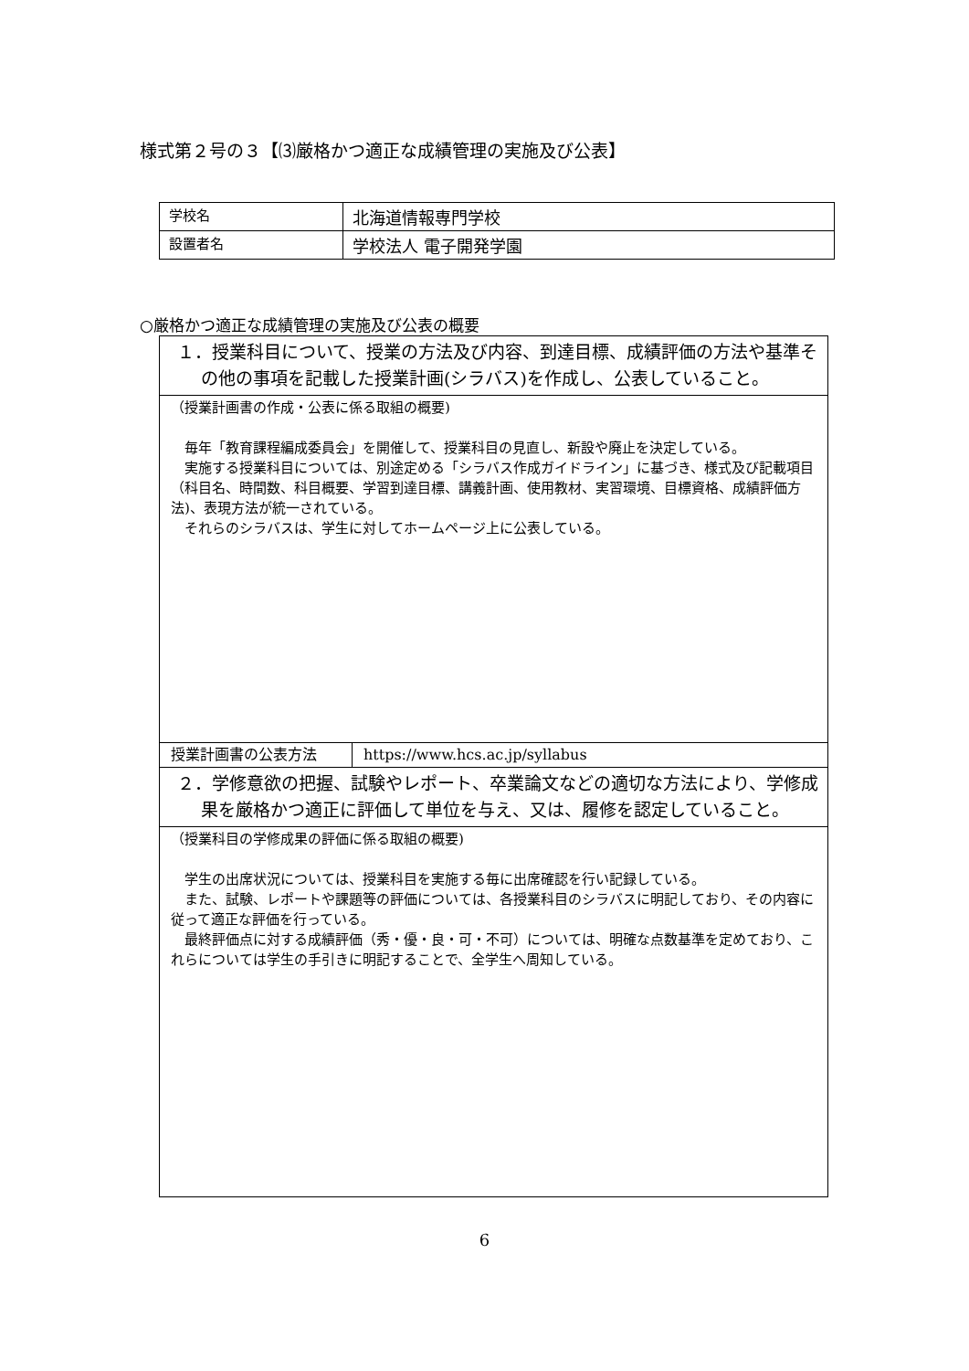様式第２号の３【⑶厳格かつ適正な成績管理の実施及び公表】
| 学校名 | 北海道情報専門学校 |
| 設置者名 | 学校法人 電子開発学園 |
○厳格かつ適正な成績管理の実施及び公表の概要
| １．授業科目について、授業の方法及び内容、到達目標、成績評価の方法や基準その他の事項を記載した授業計画(シラバス)を作成し、公表していること。 | |
| （授業計画書の作成・公表に係る取組の概要) 毎年「教育課程編成委員会」を開催して、授業科目の見直し、新設や廃止を決定している。 実施する授業科目については、別途定める「シラバス作成ガイドライン」に基づき、様式及び記載項目（科目名、時間数、科目概要、学習到達目標、講義計画、使用教材、実習環境、目標資格、成績評価方法)、表現方法が統一されている。 それらのシラバスは、学生に対してホームページ上に公表している。 | |
| 授業計画書の公表方法 | https://www.hcs.ac.jp/syllabus |
| ２．学修意欲の把握、試験やレポート、卒業論文などの適切な方法により、学修成果を厳格かつ適正に評価して単位を与え、又は、履修を認定していること。 | |
| （授業科目の学修成果の評価に係る取組の概要) 学生の出席状況については、授業科目を実施する毎に出席確認を行い記録している。 また、試験、レポートや課題等の評価については、各授業科目のシラバスに明記しており、その内容に従って適正な評価を行っている。 最終評価点に対する成績評価（秀・優・良・可・不可）については、明確な点数基準を定めており、これらについては学生の手引きに明記することで、全学生へ周知している。 | |
6